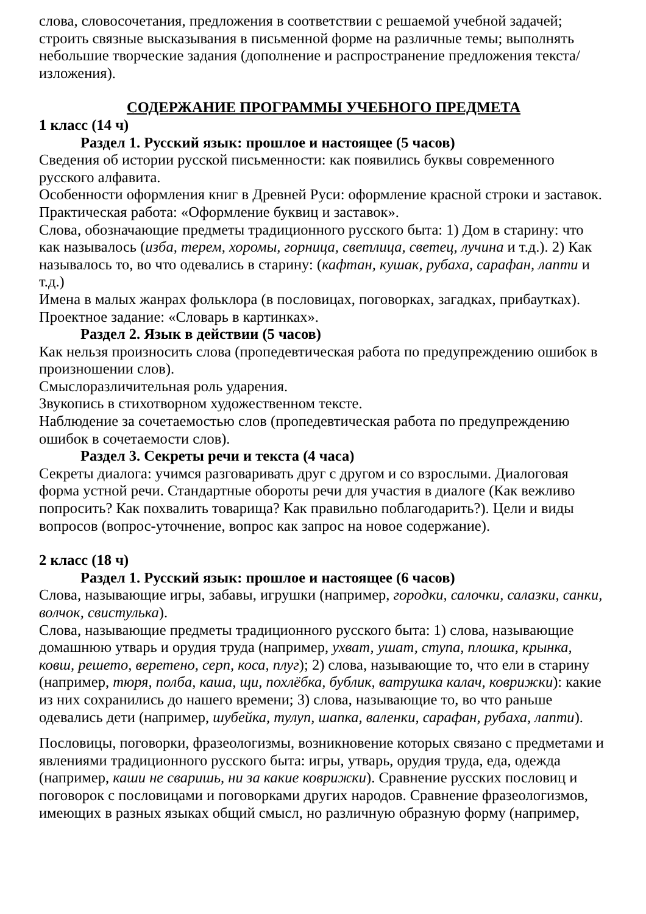слова, словосочетания, предложения в соответствии с решаемой учебной задачей; строить связные высказывания в письменной форме на различные темы; выполнять небольшие творческие задания (дополнение и распространение предложения текста/изложения).
СОДЕРЖАНИЕ ПРОГРАММЫ УЧЕБНОГО ПРЕДМЕТА
1 класс (14 ч)
Раздел 1. Русский язык: прошлое и настоящее (5 часов)
Сведения об истории русской письменности: как появились буквы современного русского алфавита.
Особенности оформления книг в Древней Руси: оформление красной строки и заставок. Практическая работа: «Оформление буквиц и заставок».
Слова, обозначающие предметы традиционного русского быта: 1) Дом в старину: что как называлось (изба, терем, хоромы, горница, светлица, светец, лучина и т.д.). 2) Как называлось то, во что одевались в старину: (кафтан, кушак, рубаха, сарафан, лапти и т.д.)
Имена в малых жанрах фольклора (в пословицах, поговорках, загадках, прибаутках). Проектное задание: «Словарь в картинках».
Раздел 2. Язык в действии (5 часов)
Как нельзя произносить слова (пропедевтическая работа по предупреждению ошибок в произношении слов).
Смыслоразличительная роль ударения.
Звукопись в стихотворном художественном тексте.
Наблюдение за сочетаемостью слов (пропедевтическая работа по предупреждению ошибок в сочетаемости слов).
Раздел 3. Секреты речи и текста (4 часа)
Секреты диалога: учимся разговаривать друг с другом и со взрослыми. Диалоговая форма устной речи. Стандартные обороты речи для участия в диалоге (Как вежливо попросить? Как похвалить товарища? Как правильно поблагодарить?). Цели и виды вопросов (вопрос-уточнение, вопрос как запрос на новое содержание).
2 класс (18 ч)
Раздел 1. Русский язык: прошлое и настоящее (6 часов)
Слова, называющие игры, забавы, игрушки (например, городки, салочки, салазки, санки, волчок, свистулька).
Слова, называющие предметы традиционного русского быта: 1) слова, называющие домашнюю утварь и орудия труда (например, ухват, ушат, ступа, плошка, крынка, ковш, решето, веретено, серп, коса, плуг); 2) слова, называющие то, что ели в старину (например, тюря, полба, каша, щи, похлёбка, бублик, ватрушка калач, коврижки): какие из них сохранились до нашего времени; 3) слова, называющие то, во что раньше одевались дети (например, шубейка, тулуп, шапка, валенки, сарафан, рубаха, лапти).
Пословицы, поговорки, фразеологизмы, возникновение которых связано с предметами и явлениями традиционного русского быта: игры, утварь, орудия труда, еда, одежда (например, каши не сваришь, ни за какие коврижки). Сравнение русских пословиц и поговорок с пословицами и поговорками других народов. Сравнение фразеологизмов, имеющих в разных языках общий смысл, но различную образную форму (например,